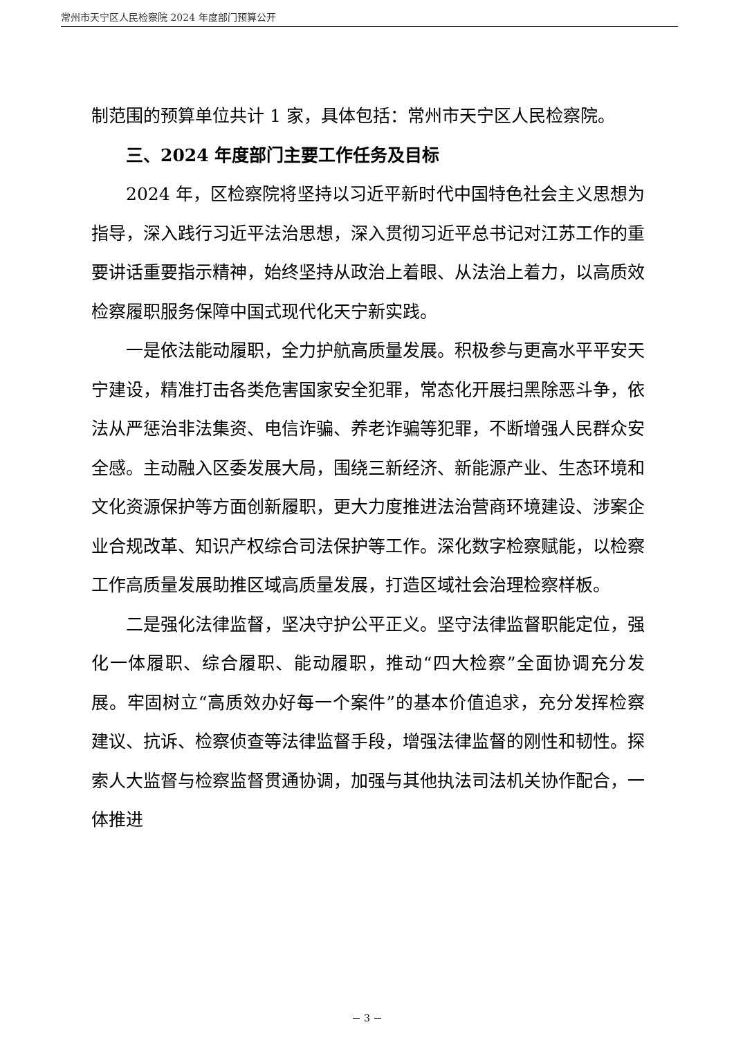常州市天宁区人民检察院 2024 年度部门预算公开
制范围的预算单位共计 1 家，具体包括：常州市天宁区人民检察院。
三、2024 年度部门主要工作任务及目标
2024 年，区检察院将坚持以习近平新时代中国特色社会主义思想为指导，深入践行习近平法治思想，深入贯彻习近平总书记对江苏工作的重要讲话重要指示精神，始终坚持从政治上着眼、从法治上着力，以高质效检察履职服务保障中国式现代化天宁新实践。
一是依法能动履职，全力护航高质量发展。积极参与更高水平平安天宁建设，精准打击各类危害国家安全犯罪，常态化开展扫黑除恶斗争，依法从严惩治非法集资、电信诈骗、养老诈骗等犯罪，不断增强人民群众安全感。主动融入区委发展大局，围绕三新经济、新能源产业、生态环境和文化资源保护等方面创新履职，更大力度推进法治营商环境建设、涉案企业合规改革、知识产权综合司法保护等工作。深化数字检察赋能，以检察工作高质量发展助推区域高质量发展，打造区域社会治理检察样板。
二是强化法律监督，坚决守护公平正义。坚守法律监督职能定位，强化一体履职、综合履职、能动履职，推动“四大检察”全面协调充分发展。牢固树立“高质效办好每一个案件”的基本价值追求，充分发挥检察建议、抗诉、检察侦查等法律监督手段，增强法律监督的刚性和韧性。探索人大监督与检察监督贯通协调，加强与其他执法司法机关协作配合，一体推进
－ 3 －